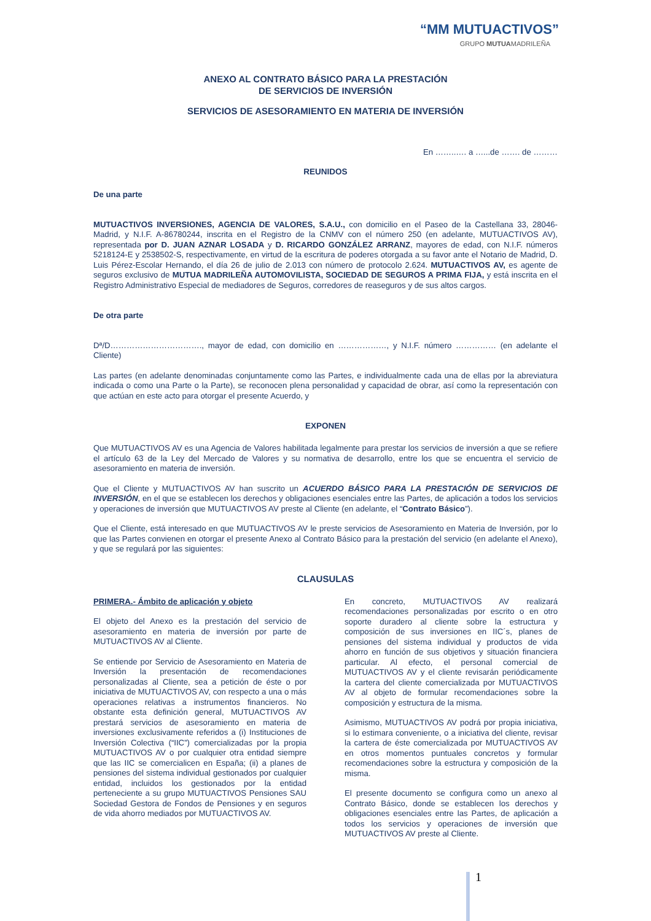“MM MUTUACTIVOS”
GRUPO MUTUAMADRILEÑA
ANEXO AL CONTRATO BÁSICO PARA LA PRESTACIÓN
DE SERVICIOS DE INVERSIÓN
SERVICIOS DE ASESORAMIENTO EN MATERIA DE INVERSIÓN
En ……..…. a …...de ……. de ………
REUNIDOS
De una parte
MUTUACTIVOS INVERSIONES, AGENCIA DE VALORES, S.A.U., con domicilio en el Paseo de la Castellana 33, 28046-Madrid, y N.I.F. A-86780244, inscrita en el Registro de la CNMV con el número 250 (en adelante, MUTUACTIVOS AV), representada por D. JUAN AZNAR LOSADA y D. RICARDO GONZÁLEZ ARRANZ, mayores de edad, con N.I.F. números 5218124-E y 2538502-S, respectivamente, en virtud de la escritura de poderes otorgada a su favor ante el Notario de Madrid, D. Luis Pérez-Escolar Hernando, el día 26 de julio de 2.013 con número de protocolo 2.624. MUTUACTIVOS AV, es agente de seguros exclusivo de MUTUA MADRILEÑA AUTOMOVILISTA, SOCIEDAD DE SEGUROS A PRIMA FIJA, y está inscrita en el Registro Administrativo Especial de mediadores de Seguros, corredores de reaseguros y de sus altos cargos.
De otra parte
Dª/D……………………………., mayor de edad, con domicilio en ………………, y N.I.F. número …………… (en adelante el Cliente)
Las partes (en adelante denominadas conjuntamente como las Partes, e individualmente cada una de ellas por la abreviatura indicada o como una Parte o la Parte), se reconocen plena personalidad y capacidad de obrar, así como la representación con que actúan en este acto para otorgar el presente Acuerdo, y
EXPONEN
Que MUTUACTIVOS AV es una Agencia de Valores habilitada legalmente para prestar los servicios de inversión a que se refiere el artículo 63 de la Ley del Mercado de Valores y su normativa de desarrollo, entre los que se encuentra el servicio de asesoramiento en materia de inversión.
Que el Cliente y MUTUACTIVOS AV han suscrito un ACUERDO BÁSICO PARA LA PRESTACIÓN DE SERVICIOS DE INVERSIÓN, en el que se establecen los derechos y obligaciones esenciales entre las Partes, de aplicación a todos los servicios y operaciones de inversión que MUTUACTIVOS AV preste al Cliente (en adelante, el “Contrato Básico”).
Que el Cliente, está interesado en que MUTUACTIVOS AV le preste servicios de Asesoramiento en Materia de Inversión, por lo que las Partes convienen en otorgar el presente Anexo al Contrato Básico para la prestación del servicio (en adelante el Anexo), y que se regulará por las siguientes:
CLAUSULAS
PRIMERA.- Ámbito de aplicación y objeto
El objeto del Anexo es la prestación del servicio de asesoramiento en materia de inversión por parte de MUTUACTIVOS AV al Cliente.
Se entiende por Servicio de Asesoramiento en Materia de Inversión la presentación de recomendaciones personalizadas al Cliente, sea a petición de éste o por iniciativa de MUTUACTIVOS AV, con respecto a una o más operaciones relativas a instrumentos financieros. No obstante esta definición general, MUTUACTIVOS AV prestará servicios de asesoramiento en materia de inversiones exclusivamente referidos a (i) Instituciones de Inversión Colectiva (“IIC”) comercializadas por la propia MUTUACTIVOS AV o por cualquier otra entidad siempre que las IIC se comercialicen en España; (ii) a planes de pensiones del sistema individual gestionados por cualquier entidad, incluidos los gestionados por la entidad perteneciente a su grupo MUTUACTIVOS Pensiones SAU Sociedad Gestora de Fondos de Pensiones y en seguros de vida ahorro mediados por MUTUACTIVOS AV.
En concreto, MUTUACTIVOS AV realizará recomendaciones personalizadas por escrito o en otro soporte duradero al cliente sobre la estructura y composición de sus inversiones en IIC´s, planes de pensiones del sistema individual y productos de vida ahorro en función de sus objetivos y situación financiera particular. Al efecto, el personal comercial de MUTUACTIVOS AV y el cliente revisarán periódicamente la cartera del cliente comercializada por MUTUACTIVOS AV al objeto de formular recomendaciones sobre la composición y estructura de la misma.
Asimismo, MUTUACTIVOS AV podrá por propia iniciativa, si lo estimara conveniente, o a iniciativa del cliente, revisar la cartera de éste comercializada por MUTUACTIVOS AV en otros momentos puntuales concretos y formular recomendaciones sobre la estructura y composición de la misma.
El presente documento se configura como un anexo al Contrato Básico, donde se establecen los derechos y obligaciones esenciales entre las Partes, de aplicación a todos los servicios y operaciones de inversión que MUTUACTIVOS AV preste al Cliente.
1